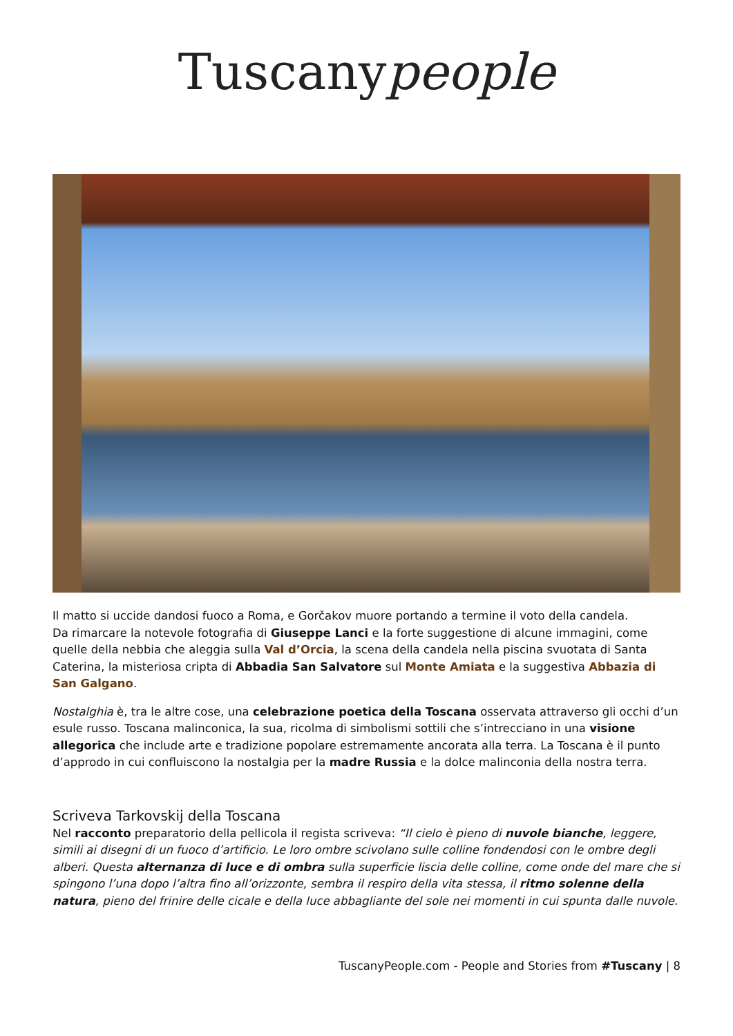Tuscanypeople
Il matto si uccide dandosi fuoco a Roma, e Gorčakov muore portando a termine il voto della candela.
Da rimarcare la notevole fotografia di Giuseppe Lanci e la forte suggestione di alcune immagini, come quelle della nebbia che aleggia sulla Val d’Orcia, la scena della candela nella piscina svuotata di Santa Caterina, la misteriosa cripta di Abbadia San Salvatore sul Monte Amiata e la suggestiva Abbazia di San Galgano.
Nostalghia è, tra le altre cose, una celebrazione poetica della Toscana osservata attraverso gli occhi d’un esule russo. Toscana malinconica, la sua, ricolma di simbolismi sottili che s’intrecciano in una visione allegorica che include arte e tradizione popolare estremamente ancorata alla terra. La Toscana è il punto d’approdo in cui confluiscono la nostalgia per la madre Russia e la dolce malinconia della nostra terra.
Scriveva Tarkovskij della Toscana
Nel racconto preparatorio della pellicola il regista scriveva: “Il cielo è pieno di nuvole bianche, leggere, simili ai disegni di un fuoco d’artificio. Le loro ombre scivolano sulle colline fondendosi con le ombre degli alberi. Questa alternanza di luce e di ombra sulla superficie liscia delle colline, come onde del mare che si spingono l’una dopo l’altra fino all’orizzonte, sembra il respiro della vita stessa, il ritmo solenne della natura, pieno del frinire delle cicale e della luce abbagliante del sole nei momenti in cui spunta dalle nuvole.
TuscanyPeople.com - People and Stories from #Tuscany | 8